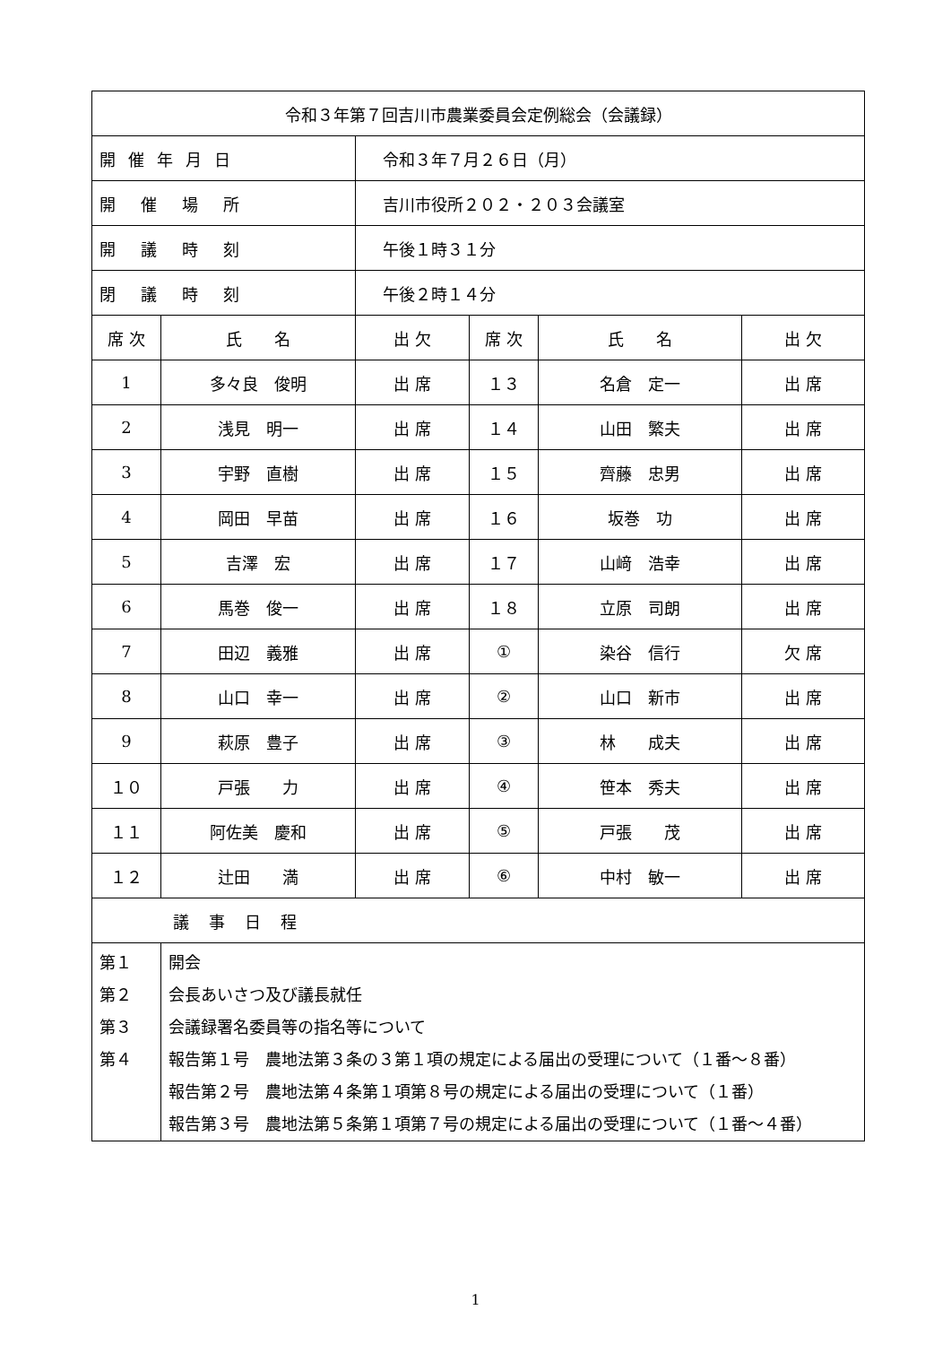| 令和３年第７回吉川市農業委員会定例総会（会議録） | | | | | |
| 開催年月日 | | 令和３年７月２６日（月） | | | |
| 開催場所 | | 吉川市役所２０２・２０３会議室 | | | |
| 開議時刻 | | 午後１時３１分 | | | |
| 閉議時刻 | | 午後２時１４分 | | | |
| 席 次 | 氏 名 | 出 欠 | 席 次 | 氏 名 | 出 欠 |
| 1 | 多々良 俊明 | 出 席 | １３ | 名倉 定一 | 出 席 |
| 2 | 浅見 明一 | 出 席 | １４ | 山田 繁夫 | 出 席 |
| 3 | 宇野 直樹 | 出 席 | １５ | 齊藤 忠男 | 出 席 |
| 4 | 岡田 早苗 | 出 席 | １６ | 坂巻 功 | 出 席 |
| 5 | 吉澤 宏 | 出 席 | １７ | 山﨑 浩幸 | 出 席 |
| 6 | 馬巻 俊一 | 出 席 | １８ | 立原 司朗 | 出 席 |
| 7 | 田辺 義雅 | 出 席 | ① | 染谷 信行 | 欠 席 |
| 8 | 山口 幸一 | 出 席 | ② | 山口 新市 | 出 席 |
| 9 | 萩原 豊子 | 出 席 | ③ | 林 成夫 | 出 席 |
| １０ | 戸張 力 | 出 席 | ④ | 笹本 秀夫 | 出 席 |
| １１ | 阿佐美 慶和 | 出 席 | ⑤ | 戸張 茂 | 出 席 |
| １２ | 辻田 満 | 出 席 | ⑥ | 中村 敏一 | 出 席 |
| 議事日程 | | | | | |
| 第１ | 開会 | | | | |
| 第２ | 会長あいさつ及び議長就任 | | | | |
| 第３ | 会議録署名委員等の指名等について | | | | |
| 第４ | 報告第１号 農地法第３条の３第１項の規定による届出の受理について（１番～８番） 報告第２号 農地法第４条第１項第８号の規定による届出の受理について（１番） 報告第３号 農地法第５条第１項第７号の規定による届出の受理について（１番～４番） | | | | |
1